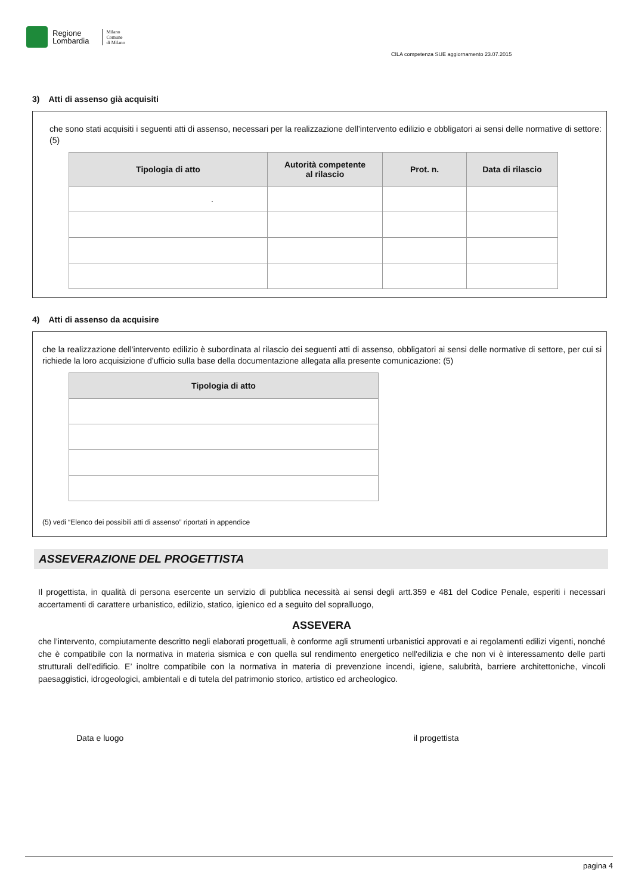Regione
Lombardia
Milano
Comune
di Milano
CILA competenza SUE aggiornamento 23.07.2015
3) Atti di assenso già acquisiti
che sono stati acquisiti i seguenti atti di assenso, necessari per la realizzazione dell’intervento edilizio e obbligatori ai sensi delle normative di settore: (5)
| Tipologia di atto | Autorità competente al rilascio | Prot. n. | Data di rilascio |
| --- | --- | --- | --- |
| . | | | |
4) Atti di assenso da acquisire
che la realizzazione dell’intervento edilizio è subordinata al rilascio dei seguenti atti di assenso, obbligatori ai sensi delle normative di settore, per cui si richiede la loro acquisizione d’ufficio sulla base della documentazione allegata alla presente comunicazione: (5)
| Tipologia di atto |
| --- |
(5) vedi “Elenco dei possibili atti di assenso” riportati in appendice
ASSEVERAZIONE DEL PROGETTISTA
Il progettista, in qualità di persona esercente un servizio di pubblica necessità ai sensi degli artt.359 e 481 del Codice Penale, esperiti i necessari accertamenti di carattere urbanistico, edilizio, statico, igienico ed a seguito del sopralluogo,
ASSEVERA
che l’intervento, compiutamente descritto negli elaborati progettuali, è conforme agli strumenti urbanistici approvati e ai regolamenti edilizi vigenti, nonché che è compatibile con la normativa in materia sismica e con quella sul rendimento energetico nell'edilizia e che non vi è interessamento delle parti strutturali dell'edificio. E’ inoltre compatibile con la normativa in materia di prevenzione incendi, igiene, salubrità, barriere architettoniche, vincoli paesaggistici, idrogeologici, ambientali e di tutela del patrimonio storico, artistico ed archeologico.
Data e luogo il progettista
pagina 4